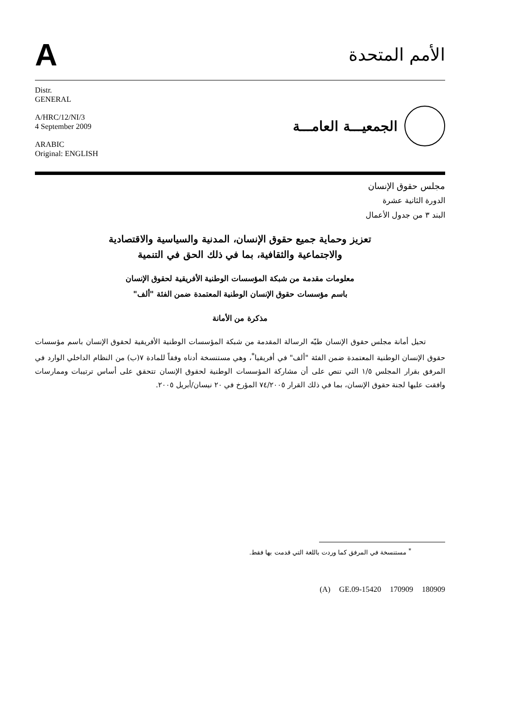A
الأمم المتحدة
Distr.
GENERAL
A/HRC/12/NI/3
4 September 2009
ARABIC
Original: ENGLISH
الجمعيـــة العامـــة
مجلس حقوق الإنسان
الدورة الثانية عشرة
البند ٣ من جدول الأعمال
تعزيز وحماية جميع حقوق الإنسان، المدنية والسياسية والاقتصادية
والاجتماعية والثقافية، بما في ذلك الحق في التنمية
معلومات مقدمة من شبكة المؤسسات الوطنية الأفريقية لحقوق الإنسان
باسم مؤسسات حقوق الإنسان الوطنية المعتمدة ضمن الفئة "ألف"
مذكرة من الأمانة
تحيل أمانة مجلس حقوق الإنسان طيّه الرسالة المقدمة من شبكة المؤسسات الوطنية الأفريقية لحقوق الإنسان باسم مؤسسات حقوق الإنسان الوطنية المعتمدة ضمن الفئة "ألف" في أفريقيا<sup>*</sup>، وهي مستنسخة أدناه وفقاً للمادة ٧(ب) من النظام الداخلي الوارد في المرفق بقرار المجلس ١/٥ التي تنص على أن مشاركة المؤسسات الوطنية لحقوق الإنسان تتحقق على أساس ترتيبات وممارسات وافقت عليها لجنة حقوق الإنسان، بما في ذلك القرار ٧٤/٢٠٠٥ المؤرخ في ٢٠ نيسان/أبريل ٢٠٠٥.
<sup>*</sup> مستنسخة في المرفق كما وردت باللغة التي قدمت بها فقط.
(A) GE.09-15420 170909 180909